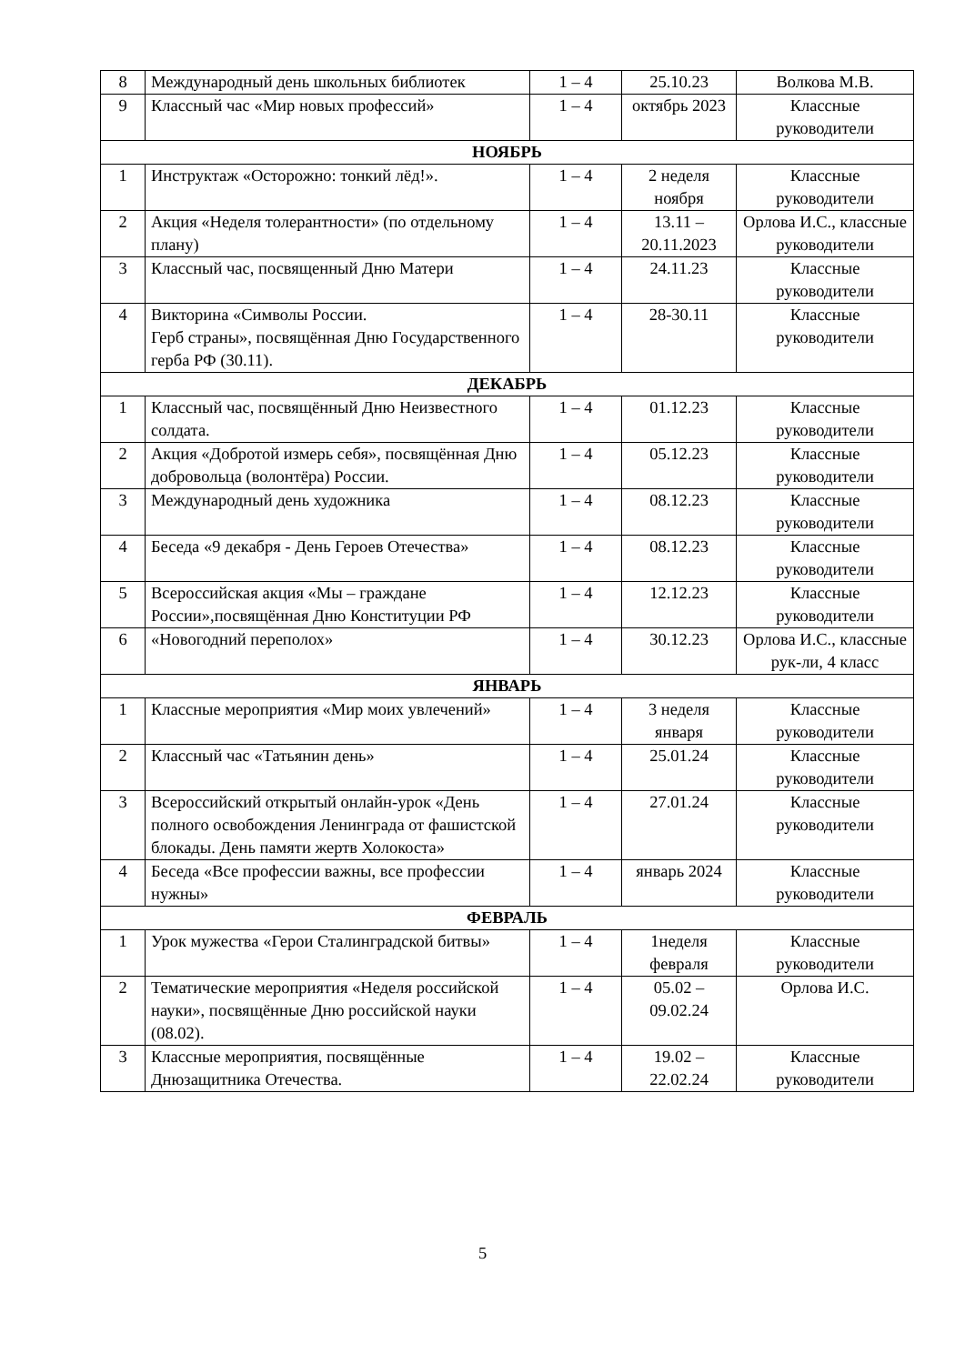| 8 | Международный день школьных библиотек | 1 – 4 | 25.10.23 | Волкова М.В. |
| 9 | Классный час «Мир новых профессий» | 1 – 4 | октябрь 2023 | Классные руководители |
| НОЯБРЬ | | | | |
| 1 | Инструктаж «Осторожно: тонкий лёд!». | 1 – 4 | 2 неделя ноября | Классные руководители |
| 2 | Акция «Неделя толерантности» (по отдельному плану) | 1 – 4 | 13.11 – 20.11.2023 | Орлова И.С., классные руководители |
| 3 | Классный час, посвященный Дню Матери | 1 – 4 | 24.11.23 | Классные руководители |
| 4 | Викторина «Символы России. Герб страны», посвящённая Дню Государственного герба РФ (30.11). | 1 – 4 | 28-30.11 | Классные руководители |
| ДЕКАБРЬ | | | | |
| 1 | Классный час, посвящённый Дню Неизвестного солдата. | 1 – 4 | 01.12.23 | Классные руководители |
| 2 | Акция «Добротой измерь себя», посвящённая Дню добровольца (волонтёра) России. | 1 – 4 | 05.12.23 | Классные руководители |
| 3 | Международный день художника | 1 – 4 | 08.12.23 | Классные руководители |
| 4 | Беседа «9 декабря - День Героев Отечества» | 1 – 4 | 08.12.23 | Классные руководители |
| 5 | Всероссийская акция «Мы – граждане России»,посвящённая Дню Конституции РФ | 1 – 4 | 12.12.23 | Классные руководители |
| 6 | «Новогодний переполох» | 1 – 4 | 30.12.23 | Орлова И.С., классные рук-ли, 4 класс |
| ЯНВАРЬ | | | | |
| 1 | Классные мероприятия «Мир моих увлечений» | 1 – 4 | 3 неделя января | Классные руководители |
| 2 | Классный час «Татьянин день» | 1 – 4 | 25.01.24 | Классные руководители |
| 3 | Всероссийский открытый онлайн-урок «День полного освобождения Ленинграда от фашистской блокады. День памяти жертв Холокоста» | 1 – 4 | 27.01.24 | Классные руководители |
| 4 | Беседа «Все профессии важны, все профессии нужны» | 1 – 4 | январь 2024 | Классные руководители |
| ФЕВРАЛЬ | | | | |
| 1 | Урок мужества «Герои Сталинградской битвы» | 1 – 4 | 1неделя февраля | Классные руководители |
| 2 | Тематические мероприятия «Неделя российской науки», посвящённые Дню российской науки (08.02). | 1 – 4 | 05.02 – 09.02.24 | Орлова И.С. |
| 3 | Классные мероприятия, посвящённые Днюзащитника Отечества. | 1 – 4 | 19.02 – 22.02.24 | Классные руководители |
5